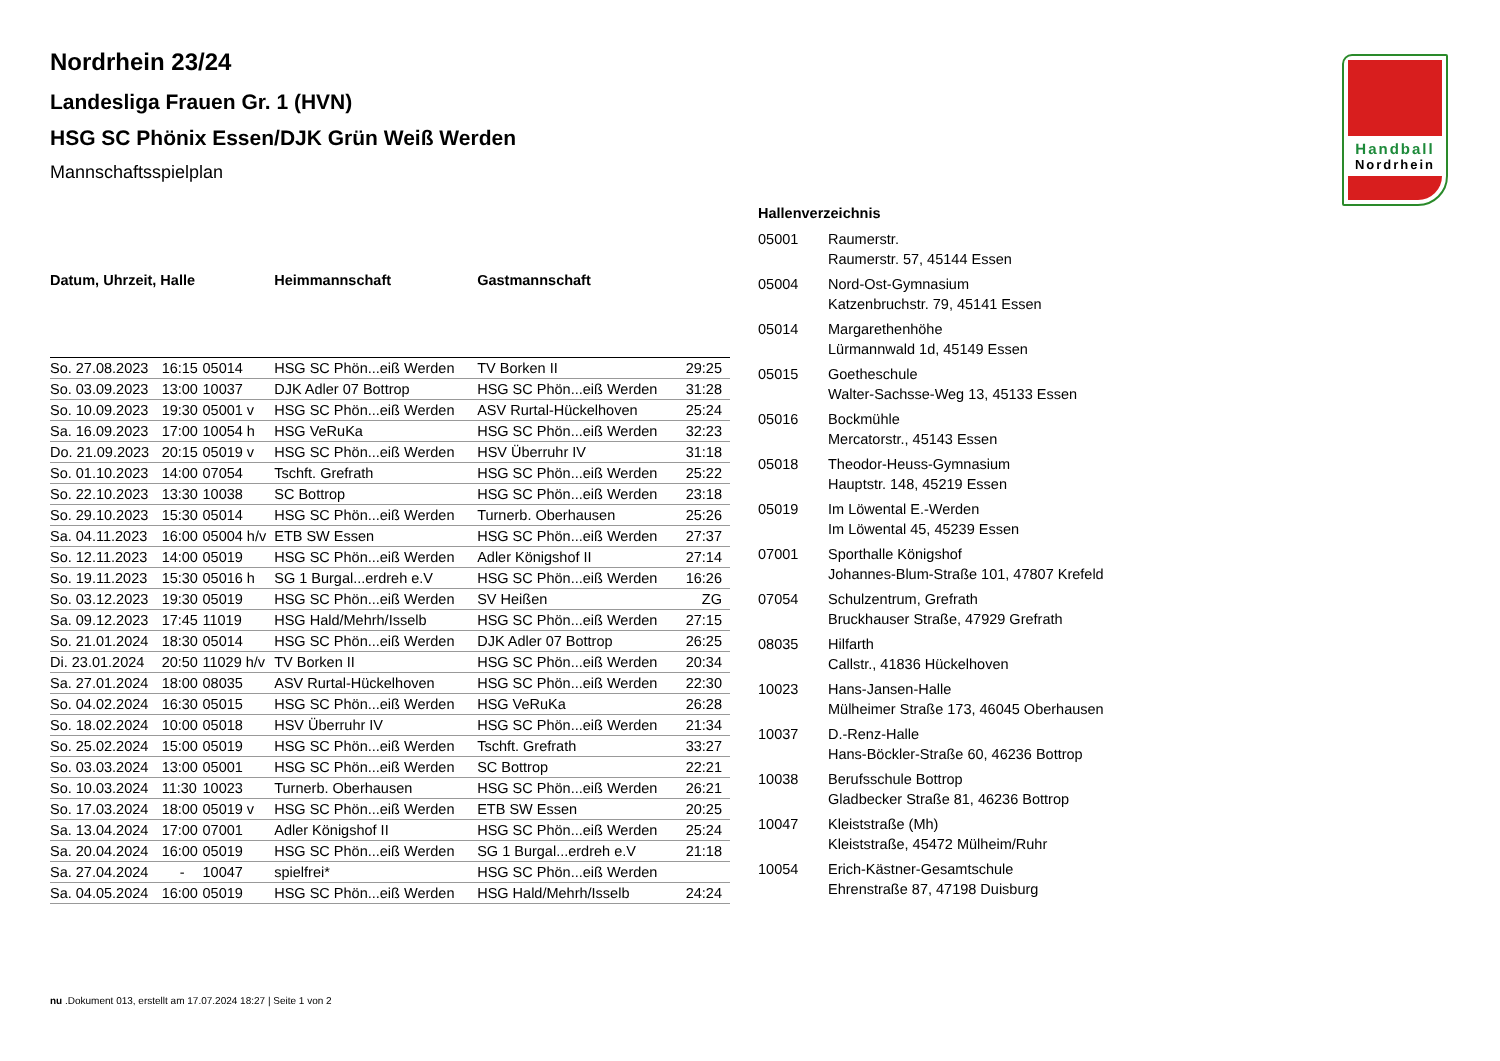Handball
Nordrhein
Nordrhein 23/24
Landesliga Frauen Gr. 1 (HVN)
HSG SC Phönix Essen/DJK Grün Weiß Werden
Mannschaftsspielplan
| Datum, Uhrzeit, Halle | | | Heimmannschaft | Gastmannschaft | |
| --- | --- | --- | --- | --- | --- |
| So. 27.08.2023 | 16:15 | 05014 | HSG SC Phön...eiß Werden | TV Borken II | 29:25 |
| So. 03.09.2023 | 13:00 | 10037 | DJK Adler 07 Bottrop | HSG SC Phön...eiß Werden | 31:28 |
| So. 10.09.2023 | 19:30 | 05001 v | HSG SC Phön...eiß Werden | ASV Rurtal-Hückelhoven | 25:24 |
| Sa. 16.09.2023 | 17:00 | 10054 h | HSG VeRuKa | HSG SC Phön...eiß Werden | 32:23 |
| Do. 21.09.2023 | 20:15 | 05019 v | HSG SC Phön...eiß Werden | HSV Überruhr IV | 31:18 |
| So. 01.10.2023 | 14:00 | 07054 | Tschft. Grefrath | HSG SC Phön...eiß Werden | 25:22 |
| So. 22.10.2023 | 13:30 | 10038 | SC Bottrop | HSG SC Phön...eiß Werden | 23:18 |
| So. 29.10.2023 | 15:30 | 05014 | HSG SC Phön...eiß Werden | Turnerb. Oberhausen | 25:26 |
| Sa. 04.11.2023 | 16:00 | 05004 h/v | ETB SW Essen | HSG SC Phön...eiß Werden | 27:37 |
| So. 12.11.2023 | 14:00 | 05019 | HSG SC Phön...eiß Werden | Adler Königshof II | 27:14 |
| So. 19.11.2023 | 15:30 | 05016 h | SG 1 Burgal...erdreh e.V | HSG SC Phön...eiß Werden | 16:26 |
| So. 03.12.2023 | 19:30 | 05019 | HSG SC Phön...eiß Werden | SV Heißen | ZG |
| Sa. 09.12.2023 | 17:45 | 11019 | HSG Hald/Mehrh/Isselb | HSG SC Phön...eiß Werden | 27:15 |
| So. 21.01.2024 | 18:30 | 05014 | HSG SC Phön...eiß Werden | DJK Adler 07 Bottrop | 26:25 |
| Di. 23.01.2024 | 20:50 | 11029 h/v | TV Borken II | HSG SC Phön...eiß Werden | 20:34 |
| Sa. 27.01.2024 | 18:00 | 08035 | ASV Rurtal-Hückelhoven | HSG SC Phön...eiß Werden | 22:30 |
| So. 04.02.2024 | 16:30 | 05015 | HSG SC Phön...eiß Werden | HSG VeRuKa | 26:28 |
| So. 18.02.2024 | 10:00 | 05018 | HSV Überruhr IV | HSG SC Phön...eiß Werden | 21:34 |
| So. 25.02.2024 | 15:00 | 05019 | HSG SC Phön...eiß Werden | Tschft. Grefrath | 33:27 |
| So. 03.03.2024 | 13:00 | 05001 | HSG SC Phön...eiß Werden | SC Bottrop | 22:21 |
| So. 10.03.2024 | 11:30 | 10023 | Turnerb. Oberhausen | HSG SC Phön...eiß Werden | 26:21 |
| So. 17.03.2024 | 18:00 | 05019 v | HSG SC Phön...eiß Werden | ETB SW Essen | 20:25 |
| Sa. 13.04.2024 | 17:00 | 07001 | Adler Königshof II | HSG SC Phön...eiß Werden | 25:24 |
| Sa. 20.04.2024 | 16:00 | 05019 | HSG SC Phön...eiß Werden | SG 1 Burgal...erdreh e.V | 21:18 |
| Sa. 27.04.2024 | - | 10047 | spielfrei* | HSG SC Phön...eiß Werden | |
| Sa. 04.05.2024 | 16:00 | 05019 | HSG SC Phön...eiß Werden | HSG Hald/Mehrh/Isselb | 24:24 |
Hallenverzeichnis
| 05001 | Raumerstr. Raumerstr. 57, 45144 Essen |
| 05004 | Nord-Ost-Gymnasium Katzenbruchstr. 79, 45141 Essen |
| 05014 | Margarethenhöhe Lürmannwald 1d, 45149 Essen |
| 05015 | Goetheschule Walter-Sachsse-Weg 13, 45133 Essen |
| 05016 | Bockmühle Mercatorstr., 45143 Essen |
| 05018 | Theodor-Heuss-Gymnasium Hauptstr. 148, 45219 Essen |
| 05019 | Im Löwental E.-Werden Im Löwental 45, 45239 Essen |
| 07001 | Sporthalle Königshof Johannes-Blum-Straße 101, 47807 Krefeld |
| 07054 | Schulzentrum, Grefrath Bruckhauser Straße, 47929 Grefrath |
| 08035 | Hilfarth Callstr., 41836 Hückelhoven |
| 10023 | Hans-Jansen-Halle Mülheimer Straße 173, 46045 Oberhausen |
| 10037 | D.-Renz-Halle Hans-Böckler-Straße 60, 46236 Bottrop |
| 10038 | Berufsschule Bottrop Gladbecker Straße 81, 46236 Bottrop |
| 10047 | Kleiststraße (Mh) Kleiststraße, 45472 Mülheim/Ruhr |
| 10054 | Erich-Kästner-Gesamtschule Ehrenstraße 87, 47198 Duisburg |
nu .Dokument 013, erstellt am 17.07.2024 18:27 | Seite 1 von 2